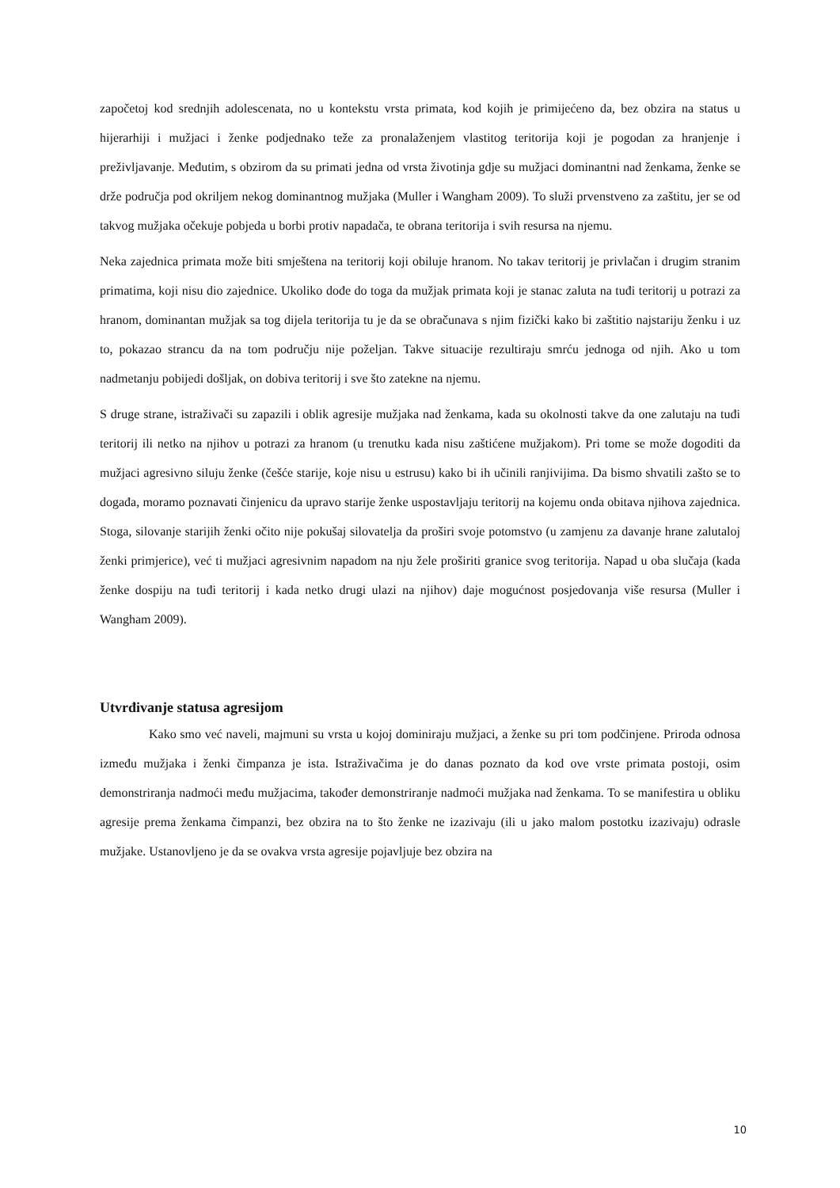započetoj kod srednjih adolescenata, no u kontekstu vrsta primata, kod kojih je primijećeno da, bez obzira na status u hijerarhiji i mužjaci i ženke podjednako teže za pronalaženjem vlastitog teritorija koji je pogodan za hranjenje i preživljavanje. Međutim, s obzirom da su primati jedna od vrsta životinja gdje su mužjaci dominantni nad ženkama, ženke se drže područja pod okriljem nekog dominantnog mužjaka (Muller i Wangham 2009). To služi prvenstveno za zaštitu, jer se od takvog mužjaka očekuje pobjeda u borbi protiv napadača, te obrana teritorija i svih resursa na njemu.
Neka zajednica primata može biti smještena na teritorij koji obiluje hranom. No takav teritorij je privlačan i drugim stranim primatima, koji nisu dio zajednice. Ukoliko dođe do toga da mužjak primata koji je stanac zaluta na tuđi teritorij u potrazi za hranom, dominantan mužjak sa tog dijela teritorija tu je da se obračunava s njim fizički kako bi zaštitio najstariju ženku i uz to, pokazao strancu da na tom području nije poželjan. Takve situacije rezultiraju smrću jednoga od njih. Ako u tom nadmetanju pobijedi došljak, on dobiva teritorij i sve što zatekne na njemu.
S druge strane, istraživači su zapazili i oblik agresije mužjaka nad ženkama, kada su okolnosti takve da one zalutaju na tuđi teritorij ili netko na njihov u potrazi za hranom (u trenutku kada nisu zaštićene mužjakom). Pri tome se može dogoditi da mužjaci agresivno siluju ženke (češće starije, koje nisu u estrusu) kako bi ih učinili ranjivijima. Da bismo shvatili zašto se to događa, moramo poznavati činjenicu da upravo starije ženke uspostavljaju teritorij na kojemu onda obitava njihova zajednica. Stoga, silovanje starijih ženki očito nije pokušaj silovatelja da proširi svoje potomstvo (u zamjenu za davanje hrane zalutaloj ženki primjerice), već ti mužjaci agresivnim napadom na nju žele proširiti granice svog teritorija. Napad u oba slučaja (kada ženke dospiju na tuđi teritorij i kada netko drugi ulazi na njihov) daje mogućnost posjedovanja više resursa (Muller i Wangham 2009).
Utvrđivanje statusa agresijom
Kako smo već naveli, majmuni su vrsta u kojoj dominiraju mužjaci, a ženke su pri tom podčinjene. Priroda odnosa između mužjaka i ženki čimpanza je ista. Istraživačima je do danas poznato da kod ove vrste primata postoji, osim demonstriranja nadmoći među mužjacima, također demonstriranje nadmoći mužjaka nad ženkama. To se manifestira u obliku agresije prema ženkama čimpanzi, bez obzira na to što ženke ne izazivaju (ili u jako malom postotku izazivaju) odrasle mužjake. Ustanovljeno je da se ovakva vrsta agresije pojavljuje bez obzira na
10